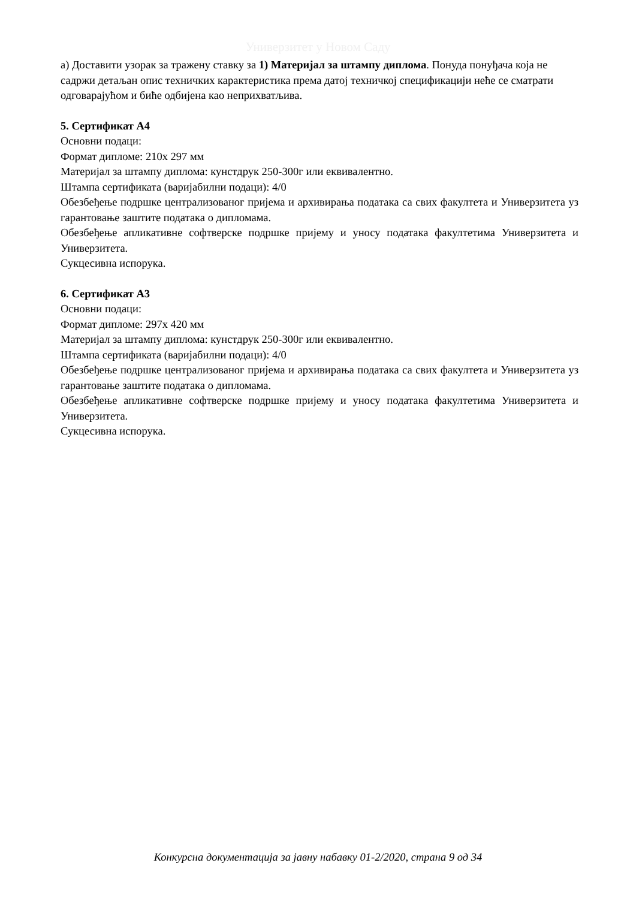Универзитет у Новом Саду
а) Доставити узорак за тражену ставку за 1) Материјал за штампу диплома. Понуда понуђача која не садржи детаљан опис техничких карактеристика према датој техничкој спецификацији неће се сматрати одговарајућом и биће одбијена као неприхватљива.
5. Сертификат А4
Основни подаци:
Формат дипломе: 210х 297 мм
Материјал за штампу диплома: кунстдрук 250-300г или еквивалентно.
Штампа сертификата (варијабилни подаци): 4/0
Обезбеђење подршке централизованог пријема и архивирања података са свих факултета и Универзитета уз гарантовање заштите података о дипломама.
Обезбеђење апликативне софтверске подршке пријему и уносу података факултетима Универзитета и Универзитета.
Сукцесивна испорука.
6. Сертификат А3
Основни подаци:
Формат дипломе: 297х 420 мм
Материјал за штампу диплома: кунстдрук 250-300г или еквивалентно.
Штампа сертификата (варијабилни подаци): 4/0
Обезбеђење подршке централизованог пријема и архивирања података са свих факултета и Универзитета уз гарантовање заштите података о дипломама.
Обезбеђење апликативне софтверске подршке пријему и уносу података факултетима Универзитета и Универзитета.
Сукцесивна испорука.
Конкурсна документација за јавну набавку 01-2/2020, страна 9 од 34